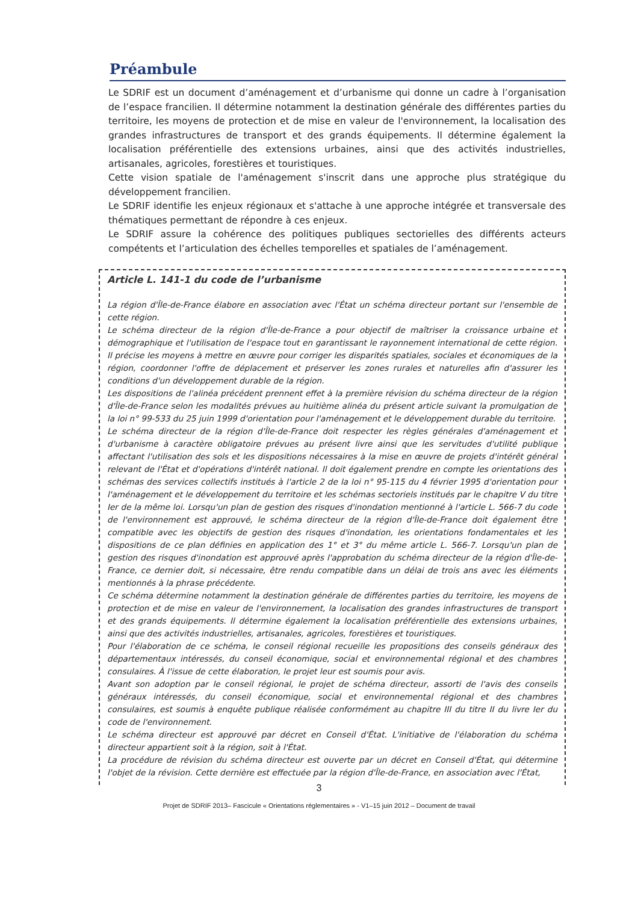Préambule
Le SDRIF est un document d’aménagement et d’urbanisme qui donne un cadre à l’organisation de l’espace francilien. Il détermine notamment la destination générale des différentes parties du territoire, les moyens de protection et de mise en valeur de l'environnement, la localisation des grandes infrastructures de transport et des grands équipements. Il détermine également la localisation préférentielle des extensions urbaines, ainsi que des activités industrielles, artisanales, agricoles, forestières et touristiques.
Cette vision spatiale de l'aménagement s'inscrit dans une approche plus stratégique du développement francilien.
Le SDRIF identifie les enjeux régionaux et s'attache à une approche intégrée et transversale des thématiques permettant de répondre à ces enjeux.
Le SDRIF assure la cohérence des politiques publiques sectorielles des différents acteurs compétents et l’articulation des échelles temporelles et spatiales de l’aménagement.
Article L. 141-1 du code de l’urbanisme
La région d'Île-de-France élabore en association avec l'État un schéma directeur portant sur l'ensemble de cette région.
Le schéma directeur de la région d'Île-de-France a pour objectif de maîtriser la croissance urbaine et démographique et l'utilisation de l'espace tout en garantissant le rayonnement international de cette région. Il précise les moyens à mettre en œuvre pour corriger les disparités spatiales, sociales et économiques de la région, coordonner l'offre de déplacement et préserver les zones rurales et naturelles afin d'assurer les conditions d'un développement durable de la région.
Les dispositions de l'alinéa précédent prennent effet à la première révision du schéma directeur de la région d'Île-de-France selon les modalités prévues au huitième alinéa du présent article suivant la promulgation de la loi n° 99-533 du 25 juin 1999 d'orientation pour l'aménagement et le développement durable du territoire.
Le schéma directeur de la région d'Île-de-France doit respecter les règles générales d'aménagement et d'urbanisme à caractère obligatoire prévues au présent livre ainsi que les servitudes d'utilité publique affectant l'utilisation des sols et les dispositions nécessaires à la mise en œuvre de projets d'intérêt général relevant de l'État et d'opérations d'intérêt national. Il doit également prendre en compte les orientations des schémas des services collectifs institués à l'article 2 de la loi n° 95-115 du 4 février 1995 d'orientation pour l'aménagement et le développement du territoire et les schémas sectoriels institués par le chapitre V du titre Ier de la même loi. Lorsqu'un plan de gestion des risques d'inondation mentionné à l'article L. 566-7 du code de l'environnement est approuvé, le schéma directeur de la région d'Île-de-France doit également être compatible avec les objectifs de gestion des risques d'inondation, les orientations fondamentales et les dispositions de ce plan définies en application des 1° et 3° du même article L. 566-7. Lorsqu'un plan de gestion des risques d'inondation est approuvé après l'approbation du schéma directeur de la région d'Île-de-France, ce dernier doit, si nécessaire, être rendu compatible dans un délai de trois ans avec les éléments mentionnés à la phrase précédente.
Ce schéma détermine notamment la destination générale de différentes parties du territoire, les moyens de protection et de mise en valeur de l'environnement, la localisation des grandes infrastructures de transport et des grands équipements. Il détermine également la localisation préférentielle des extensions urbaines, ainsi que des activités industrielles, artisanales, agricoles, forestières et touristiques.
Pour l'élaboration de ce schéma, le conseil régional recueille les propositions des conseils généraux des départementaux intéressés, du conseil économique, social et environnemental régional et des chambres consulaires. À l'issue de cette élaboration, le projet leur est soumis pour avis.
Avant son adoption par le conseil régional, le projet de schéma directeur, assorti de l'avis des conseils généraux intéressés, du conseil économique, social et environnemental régional et des chambres consulaires, est soumis à enquête publique réalisée conformément au chapitre III du titre II du livre Ier du code de l'environnement.
Le schéma directeur est approuvé par décret en Conseil d'État. L'initiative de l'élaboration du schéma directeur appartient soit à la région, soit à l'État.
La procédure de révision du schéma directeur est ouverte par un décret en Conseil d'État, qui détermine l'objet de la révision. Cette dernière est effectuée par la région d'Île-de-France, en association avec l'État,
3
Projet de SDRIF 2013– Fascicule « Orientations réglementaires » - V1–15 juin 2012 – Document de travail